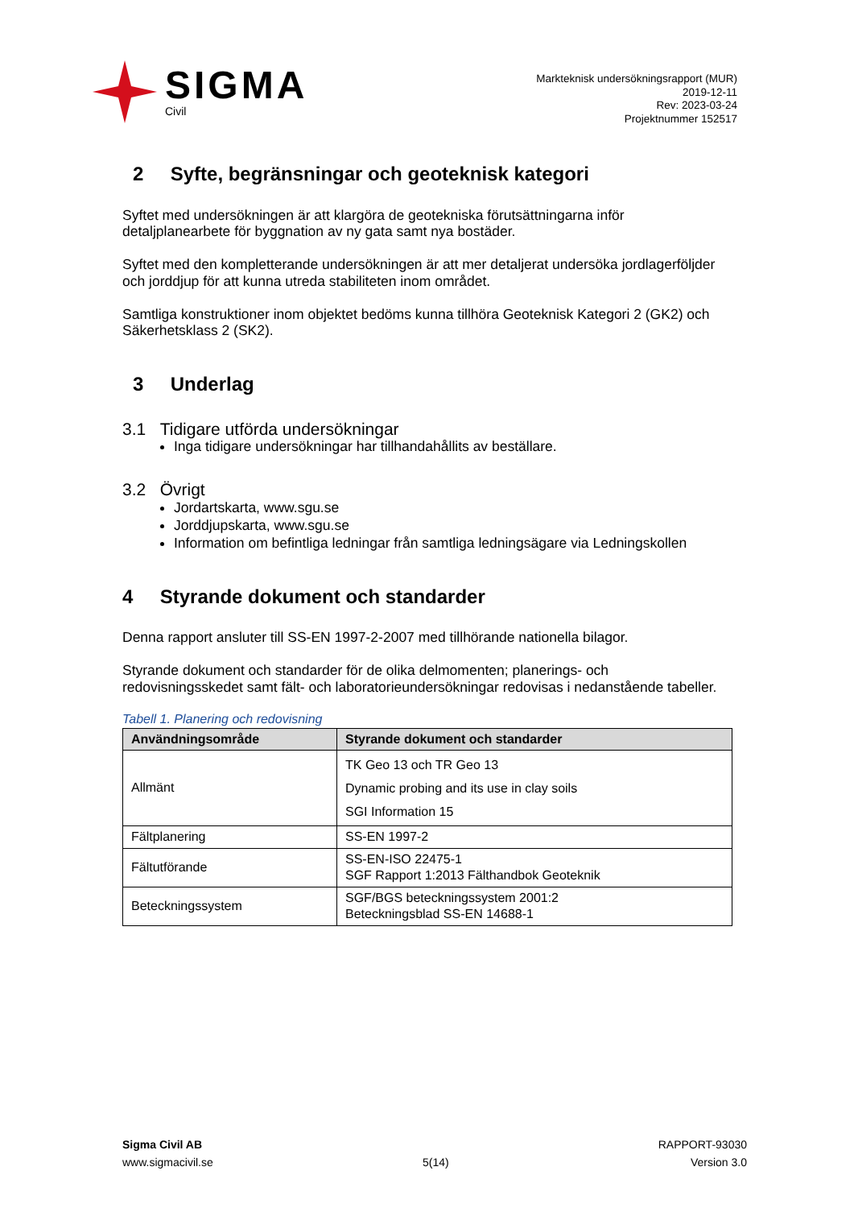SIGMA
Civil
Markteknisk undersökningsrapport (MUR)
2019-12-11
Rev: 2023-03-24
Projektnummer 152517
2 Syfte, begränsningar och geoteknisk kategori
Syftet med undersökningen är att klargöra de geotekniska förutsättningarna inför detaljplanearbete för byggnation av ny gata samt nya bostäder.
Syftet med den kompletterande undersökningen är att mer detaljerat undersöka jordlagerföljder och jorddjup för att kunna utreda stabiliteten inom området.
Samtliga konstruktioner inom objektet bedöms kunna tillhöra Geoteknisk Kategori 2 (GK2) och Säkerhetsklass 2 (SK2).
3 Underlag
3.1 Tidigare utförda undersökningar
Inga tidigare undersökningar har tillhandahållits av beställare.
3.2 Övrigt
Jordartskarta, www.sgu.se
Jorddjupskarta, www.sgu.se
Information om befintliga ledningar från samtliga ledningsägare via Ledningskollen
4 Styrande dokument och standarder
Denna rapport ansluter till SS-EN 1997-2-2007 med tillhörande nationella bilagor.
Styrande dokument och standarder för de olika delmomenten; planerings- och redovisningsskedet samt fält- och laboratorieundersökningar redovisas i nedanstående tabeller.
Tabell 1. Planering och redovisning
| Användningsområde | Styrande dokument och standarder |
| --- | --- |
| Allmänt | TK Geo 13 och TR Geo 13 Dynamic probing and its use in clay soils SGI Information 15 |
| Fältplanering | SS-EN 1997-2 |
| Fältutförande | SS-EN-ISO 22475-1 SGF Rapport 1:2013 Fälthandbok Geoteknik |
| Beteckningssystem | SGF/BGS beteckningssystem 2001:2 Beteckningsblad SS-EN 14688-1 |
Sigma Civil AB
www.sigmacivil.se
5(14) RAPPORT-93030
Version 3.0